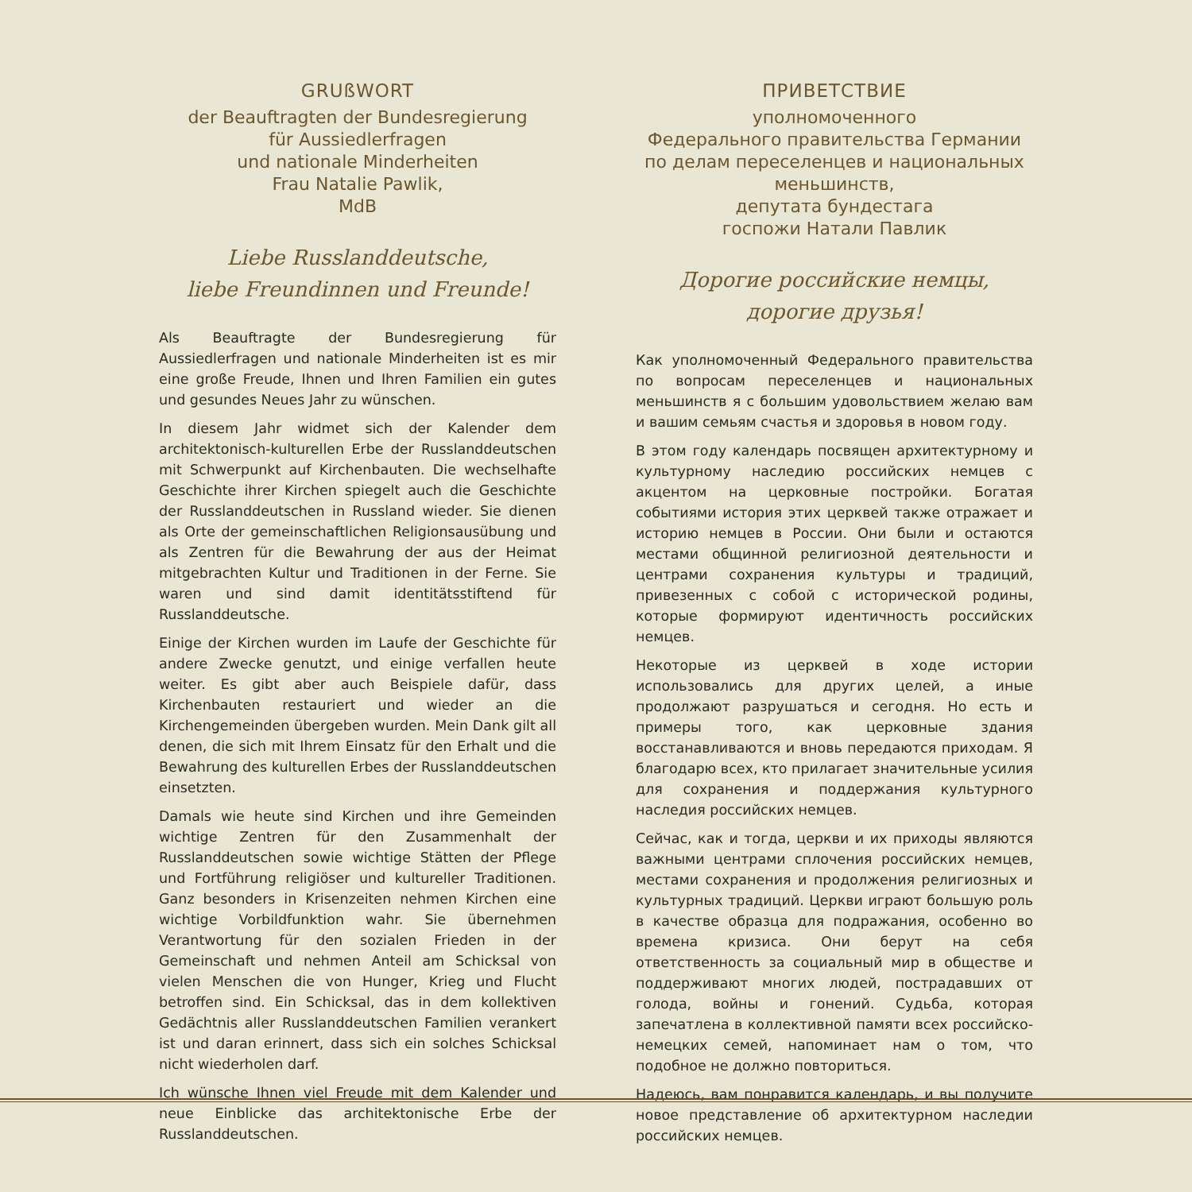GRUßWORT
der Beauftragten der Bundesregierung
für Aussiedlerfragen
und nationale Minderheiten
Frau Natalie Pawlik,
MdB
Liebe Russlanddeutsche,
liebe Freundinnen und Freunde!
Als Beauftragte der Bundesregierung für Aussiedlerfragen und nationale Minderheiten ist es mir eine große Freude, Ihnen und Ihren Familien ein gutes und gesundes Neues Jahr zu wünschen.
In diesem Jahr widmet sich der Kalender dem architektonisch-kulturellen Erbe der Russlanddeutschen mit Schwerpunkt auf Kirchenbauten. Die wechselhafte Geschichte ihrer Kirchen spiegelt auch die Geschichte der Russlanddeutschen in Russland wieder. Sie dienen als Orte der gemeinschaftlichen Religionsausübung und als Zentren für die Bewahrung der aus der Heimat mitgebrachten Kultur und Traditionen in der Ferne. Sie waren und sind damit identitätsstiftend für Russlanddeutsche.
Einige der Kirchen wurden im Laufe der Geschichte für andere Zwecke genutzt, und einige verfallen heute weiter. Es gibt aber auch Beispiele dafür, dass Kirchenbauten restauriert und wieder an die Kirchengemeinden übergeben wurden. Mein Dank gilt all denen, die sich mit Ihrem Einsatz für den Erhalt und die Bewahrung des kulturellen Erbes der Russlanddeutschen einsetzten.
Damals wie heute sind Kirchen und ihre Gemeinden wichtige Zentren für den Zusammenhalt der Russlanddeutschen sowie wichtige Stätten der Pflege und Fortführung religiöser und kultureller Traditionen. Ganz besonders in Krisenzeiten nehmen Kirchen eine wichtige Vorbildfunktion wahr. Sie übernehmen Verantwortung für den sozialen Frieden in der Gemeinschaft und nehmen Anteil am Schicksal von vielen Menschen die von Hunger, Krieg und Flucht betroffen sind. Ein Schicksal, das in dem kollektiven Gedächtnis aller Russlanddeutschen Familien verankert ist und daran erinnert, dass sich ein solches Schicksal nicht wiederholen darf.
Ich wünsche Ihnen viel Freude mit dem Kalender und neue Einblicke das architektonische Erbe der Russlanddeutschen.
ПРИВЕТСТВИЕ
уполномоченного
Федерального правительства Германии
по делам переселенцев и национальных меньшинств,
депутата бундестага
госпожи Натали Павлик
Дорогие российские немцы,
дорогие друзья!
Как уполномоченный Федерального правительства по вопросам переселенцев и национальных меньшинств я с большим удовольствием желаю вам и вашим семьям счастья и здоровья в новом году.
В этом году календарь посвящен архитектурному и культурному наследию российских немцев с акцентом на церковные постройки. Богатая событиями история этих церквей также отражает и историю немцев в России. Они были и остаются местами общинной религиозной деятельности и центрами сохранения культуры и традиций, привезенных с собой с исторической родины, которые формируют идентичность российских немцев.
Некоторые из церквей в ходе истории использовались для других целей, а иные продолжают разрушаться и сегодня. Но есть и примеры того, как церковные здания восстанавливаются и вновь передаются приходам. Я благодарю всех, кто прилагает значительные усилия для сохранения и поддержания культурного наследия российских немцев.
Сейчас, как и тогда, церкви и их приходы являются важными центрами сплочения российских немцев, местами сохранения и продолжения религиозных и культурных традиций. Церкви играют большую роль в качестве образца для подражания, особенно во времена кризиса. Они берут на себя ответственность за социальный мир в обществе и поддерживают многих людей, пострадавших от голода, войны и гонений. Судьба, которая запечатлена в коллективной памяти всех российско-немецких семей, напоминает нам о том, что подобное не должно повториться.
Надеюсь, вам понравится календарь, и вы получите новое представление об архитектурном наследии российских немцев.